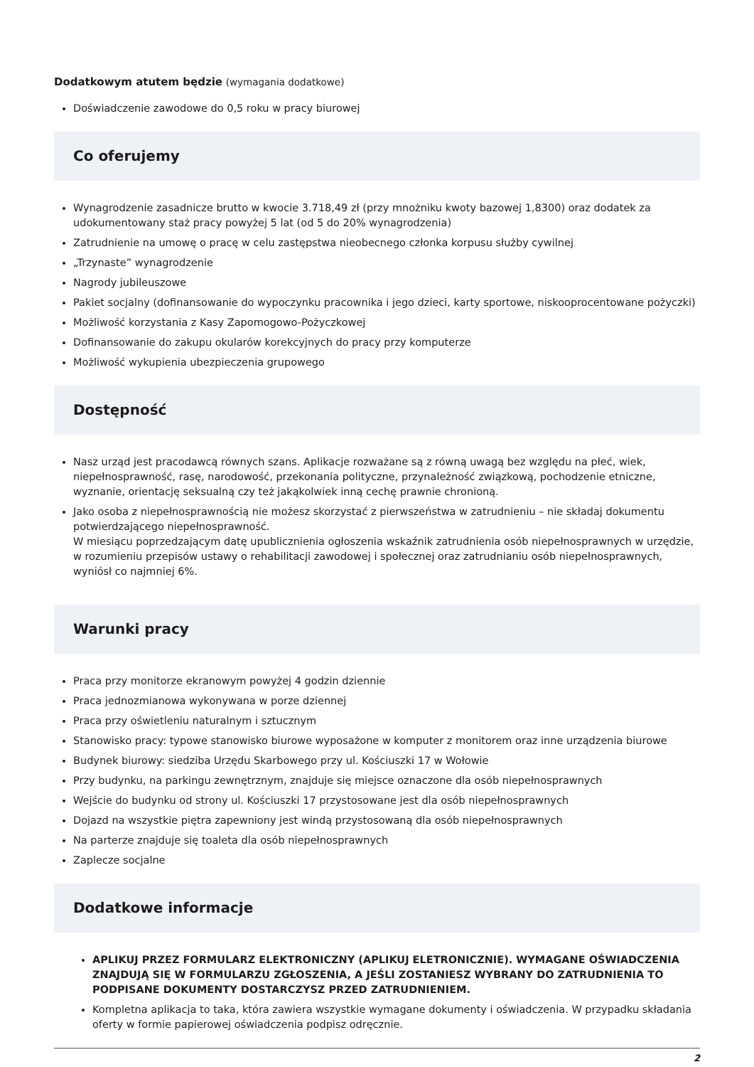Dodatkowym atutem będzie (wymagania dodatkowe)
Doświadczenie zawodowe do 0,5 roku w pracy biurowej
Co oferujemy
Wynagrodzenie zasadnicze brutto w kwocie 3.718,49 zł (przy mnożniku kwoty bazowej 1,8300) oraz dodatek za udokumentowany staż pracy powyżej 5 lat (od 5 do 20% wynagrodzenia)
Zatrudnienie na umowę o pracę w celu zastępstwa nieobecnego członka korpusu służby cywilnej
„Trzynaste” wynagrodzenie
Nagrody jubileuszowe
Pakiet socjalny (dofinansowanie do wypoczynku pracownika i jego dzieci, karty sportowe, niskooprocentowane pożyczki)
Możliwość korzystania z Kasy Zapomogowo-Pożyczkowej
Dofinansowanie do zakupu okularów korekcyjnych do pracy przy komputerze
Możliwość wykupienia ubezpieczenia grupowego
Dostępność
Nasz urząd jest pracodawcą równych szans. Aplikacje rozważane są z równą uwagą bez względu na płeć, wiek, niepełnosprawność, rasę, narodowość, przekonania polityczne, przynależność związkową, pochodzenie etniczne, wyznanie, orientację seksualną czy też jakąkolwiek inną cechę prawnie chronioną.
Jako osoba z niepełnosprawnością nie możesz skorzystać z pierwszeństwa w zatrudnieniu – nie składaj dokumentu potwierdzającego niepełnosprawność.
W miesiącu poprzedzającym datę upublicznienia ogłoszenia wskaźnik zatrudnienia osób niepełnosprawnych w urzędzie, w rozumieniu przepisów ustawy o rehabilitacji zawodowej i społecznej oraz zatrudnianiu osób niepełnosprawnych, wyniósł co najmniej 6%.
Warunki pracy
Praca przy monitorze ekranowym powyżej 4 godzin dziennie
Praca jednozmianowa wykonywana w porze dziennej
Praca przy oświetleniu naturalnym i sztucznym
Stanowisko pracy: typowe stanowisko biurowe wyposażone w komputer z monitorem oraz inne urządzenia biurowe
Budynek biurowy: siedziba Urzędu Skarbowego przy ul. Kościuszki 17 w Wołowie
Przy budynku, na parkingu zewnętrznym, znajduje się miejsce oznaczone dla osób niepełnosprawnych
Wejście do budynku od strony ul. Kościuszki 17 przystosowane jest dla osób niepełnosprawnych
Dojazd na wszystkie piętra zapewniony jest windą przystosowaną dla osób niepełnosprawnych
Na parterze znajduje się toaleta dla osób niepełnosprawnych
Zaplecze socjalne
Dodatkowe informacje
APLIKUJ PRZEZ FORMULARZ ELEKTRONICZNY (APLIKUJ ELETRONICZNIE). WYMAGANE OŚWIADCZENIA ZNAJDUJĄ SIĘ W FORMULARZU ZGŁOSZENIA, A JEŚLI ZOSTANIESZ WYBRANY DO ZATRUDNIENIA TO PODPISANE DOKUMENTY DOSTARCZYSZ PRZED ZATRUDNIENIEM.
Kompletna aplikacja to taka, która zawiera wszystkie wymagane dokumenty i oświadczenia. W przypadku składania oferty w formie papierowej oświadczenia podpisz odręcznie.
2